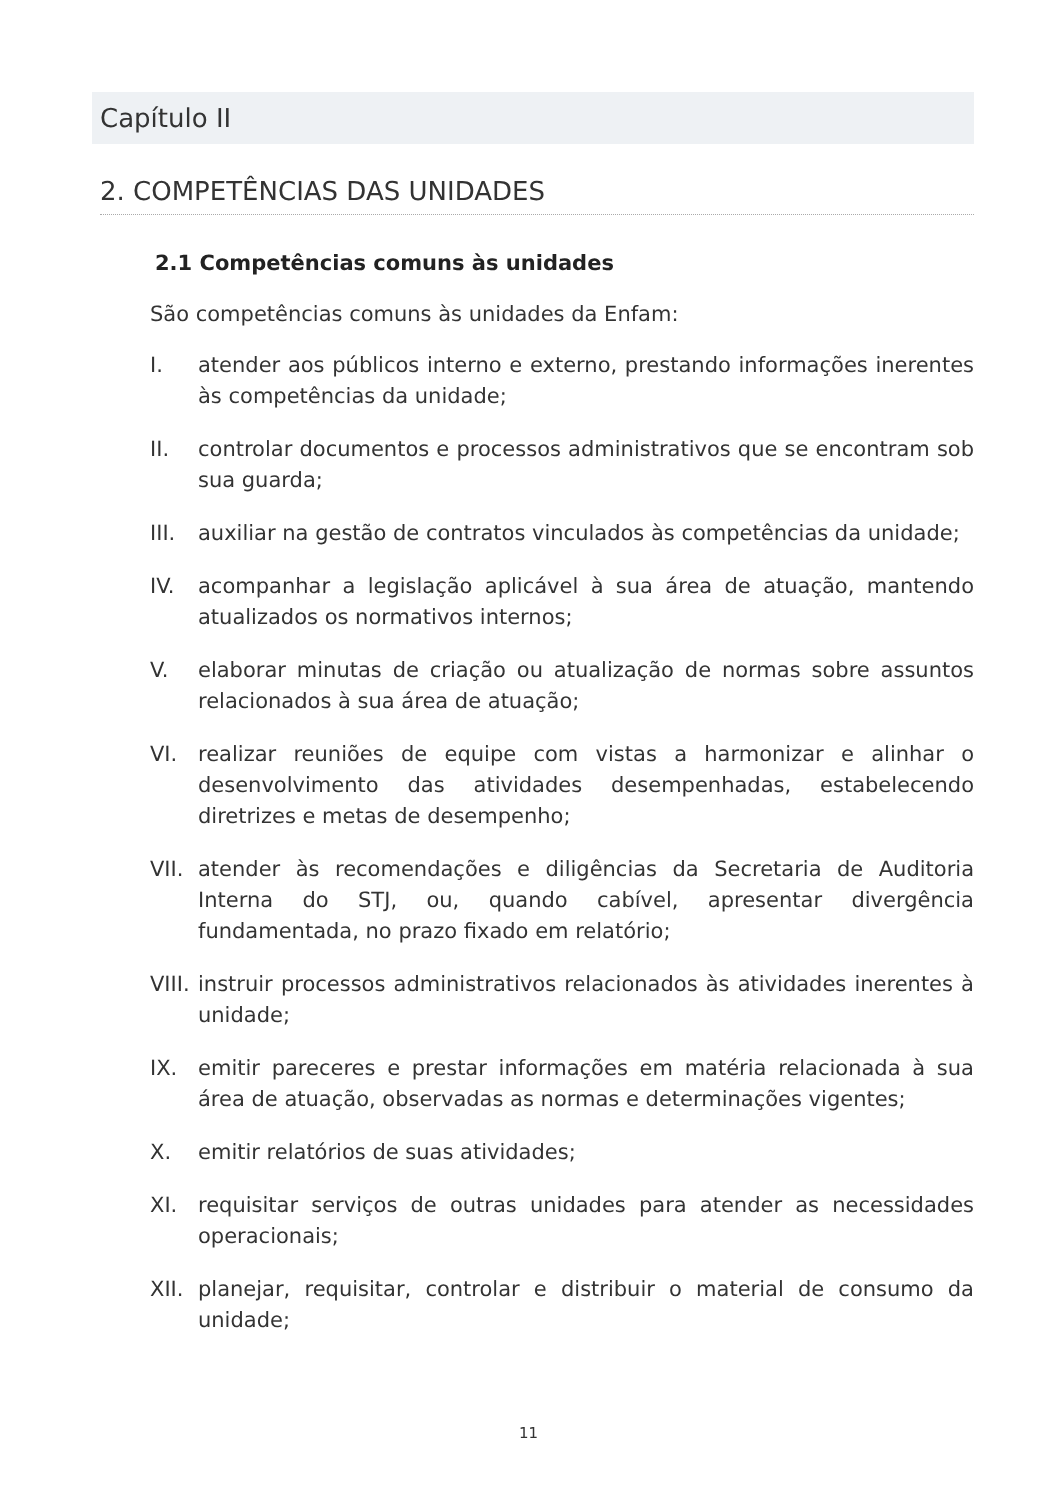Capítulo II
2. COMPETÊNCIAS DAS UNIDADES
2.1 Competências comuns às unidades
São competências comuns às unidades da Enfam:
I. atender aos públicos interno e externo, prestando informações inerentes às competências da unidade;
II. controlar documentos e processos administrativos que se encontram sob sua guarda;
III. auxiliar na gestão de contratos vinculados às competências da unidade;
IV. acompanhar a legislação aplicável à sua área de atuação, mantendo atualizados os normativos internos;
V. elaborar minutas de criação ou atualização de normas sobre assuntos relacionados à sua área de atuação;
VI. realizar reuniões de equipe com vistas a harmonizar e alinhar o desenvolvimento das atividades desempenhadas, estabelecendo diretrizes e metas de desempenho;
VII. atender às recomendações e diligências da Secretaria de Auditoria Interna do STJ, ou, quando cabível, apresentar divergência fundamentada, no prazo fixado em relatório;
VIII. instruir processos administrativos relacionados às atividades inerentes à unidade;
IX. emitir pareceres e prestar informações em matéria relacionada à sua área de atuação, observadas as normas e determinações vigentes;
X. emitir relatórios de suas atividades;
XI. requisitar serviços de outras unidades para atender as necessidades operacionais;
XII. planejar, requisitar, controlar e distribuir o material de consumo da unidade;
11